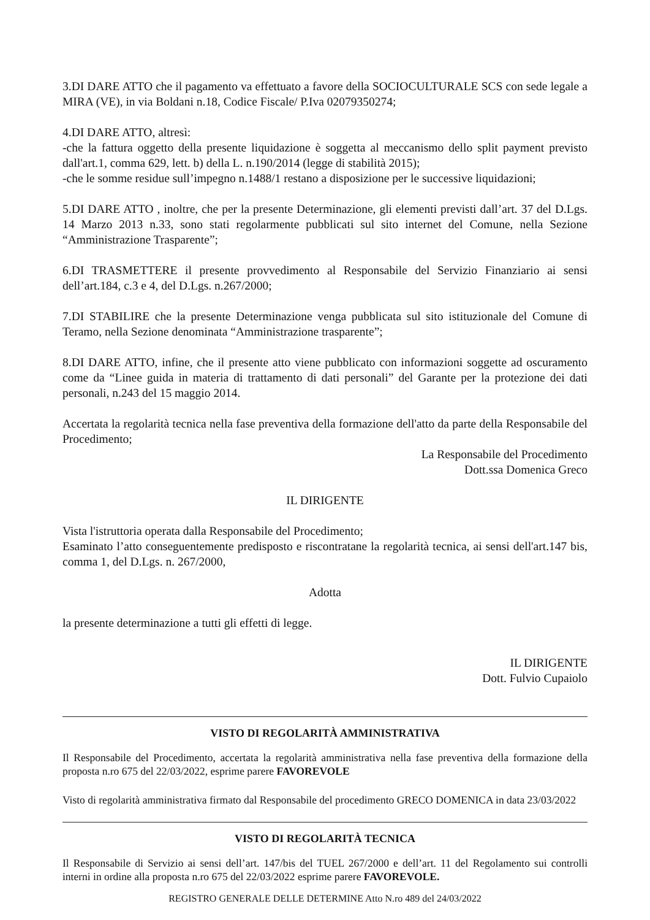3.DI DARE ATTO che il pagamento va effettuato a favore della SOCIOCULTURALE SCS con sede legale a MIRA (VE), in via Boldani n.18, Codice Fiscale/ P.Iva 02079350274;
4.DI DARE ATTO, altresì:
-che la fattura oggetto della presente liquidazione è soggetta al meccanismo dello split payment previsto dall'art.1, comma 629, lett. b) della L. n.190/2014 (legge di stabilità 2015);
-che le somme residue sull’impegno n.1488/1 restano a disposizione per le successive liquidazioni;
5.DI DARE ATTO , inoltre, che per la presente Determinazione, gli elementi previsti dall’art. 37 del D.Lgs. 14 Marzo 2013 n.33, sono stati regolarmente pubblicati sul sito internet del Comune, nella Sezione “Amministrazione Trasparente”;
6.DI TRASMETTERE il presente provvedimento al Responsabile del Servizio Finanziario ai sensi dell’art.184, c.3 e 4, del D.Lgs. n.267/2000;
7.DI STABILIRE che la presente Determinazione venga pubblicata sul sito istituzionale del Comune di Teramo, nella Sezione denominata “Amministrazione trasparente”;
8.DI DARE ATTO, infine, che il presente atto viene pubblicato con informazioni soggette ad oscuramento come da “Linee guida in materia di trattamento di dati personali” del Garante per la protezione dei dati personali, n.243 del 15 maggio 2014.
Accertata la regolarità tecnica nella fase preventiva della formazione dell'atto da parte della Responsabile del Procedimento;
La Responsabile del Procedimento
Dott.ssa Domenica Greco
IL DIRIGENTE
Vista l'istruttoria operata dalla Responsabile del Procedimento;
Esaminato l’atto conseguentemente predisposto e riscontratane la regolarità tecnica, ai sensi dell'art.147 bis, comma 1, del D.Lgs. n. 267/2000,
Adotta
la presente determinazione a tutti gli effetti di legge.
IL DIRIGENTE
Dott. Fulvio Cupaiolo
VISTO DI REGOLARITÀ AMMINISTRATIVA
Il Responsabile del Procedimento, accertata la regolarità amministrativa nella fase preventiva della formazione della proposta n.ro 675 del 22/03/2022, esprime parere FAVOREVOLE
Visto di regolarità amministrativa firmato dal Responsabile del procedimento GRECO DOMENICA in data 23/03/2022
VISTO DI REGOLARITÀ TECNICA
Il Responsabile di Servizio ai sensi dell’art. 147/bis del TUEL 267/2000 e dell’art. 11 del Regolamento sui controlli interni in ordine alla proposta n.ro 675 del 22/03/2022 esprime parere FAVOREVOLE.
REGISTRO GENERALE DELLE DETERMINE Atto N.ro 489 del 24/03/2022